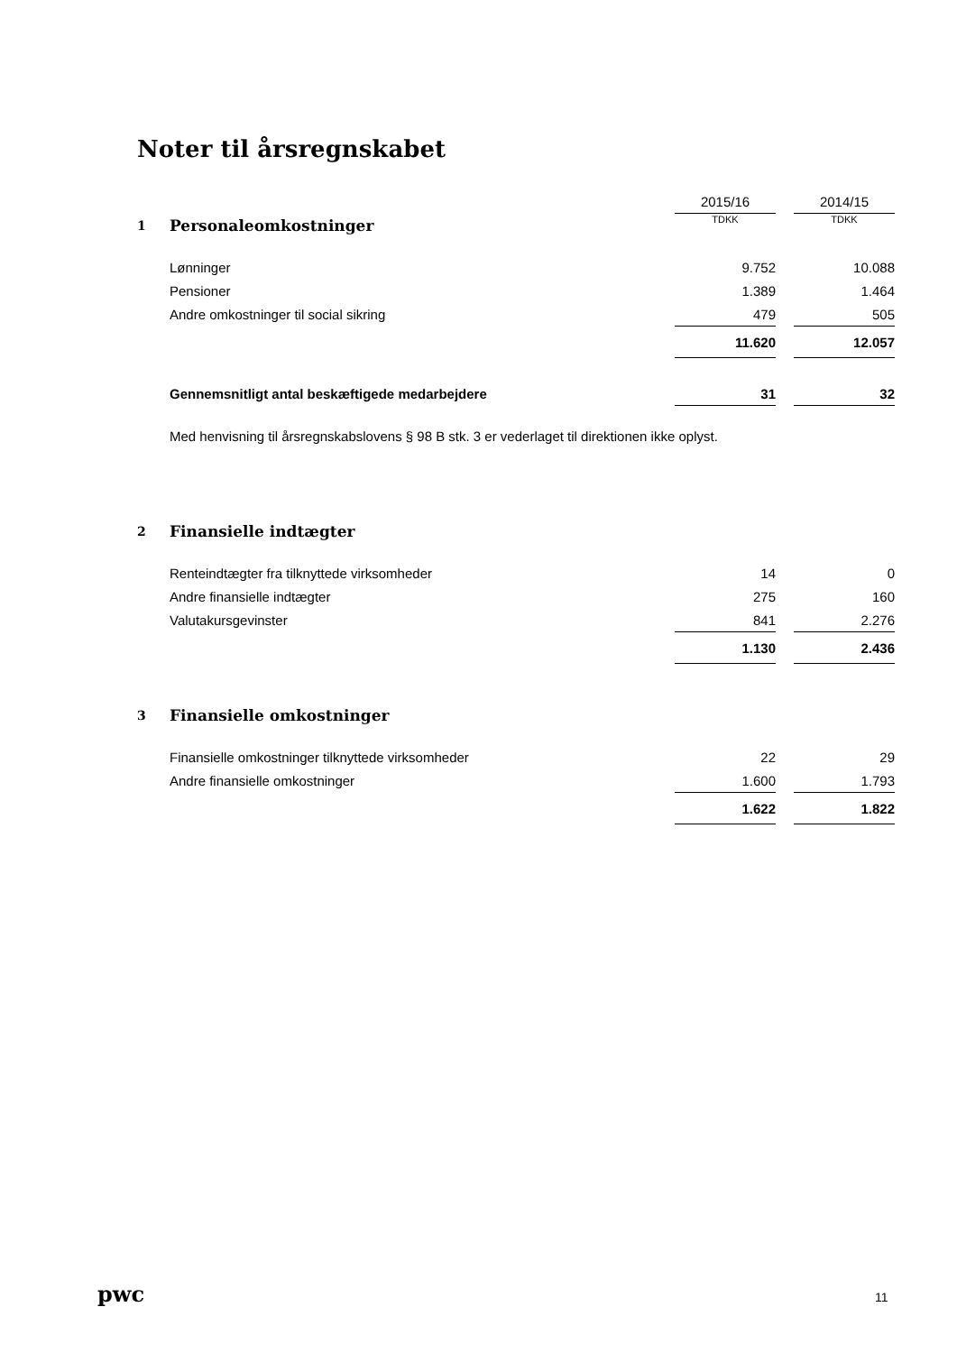Noter til årsregnskabet
| | | 2015/16 | | 2014/15 |
| --- | --- | --- | --- | --- |
| 1 | Personaleomkostninger | TDKK | | TDKK |
| | Lønninger | 9.752 | | 10.088 |
| | Pensioner | 1.389 | | 1.464 |
| | Andre omkostninger til social sikring | 479 | | 505 |
| | | 11.620 | | 12.057 |
| | Gennemsnitligt antal beskæftigede medarbejdere | 31 | | 32 |
| | Med henvisning til årsregnskabslovens § 98 B stk. 3 er vederlaget til direktionen ikke oplyst. | | | |
| 2 | Finansielle indtægter | | | |
| | Renteindtægter fra tilknyttede virksomheder | 14 | | 0 |
| | Andre finansielle indtægter | 275 | | 160 |
| | Valutakursgevinster | 841 | | 2.276 |
| | | 1.130 | | 2.436 |
| 3 | Finansielle omkostninger | | | |
| | Finansielle omkostninger tilknyttede virksomheder | 22 | | 29 |
| | Andre finansielle omkostninger | 1.600 | | 1.793 |
| | | 1.622 | | 1.822 |
pwc 11